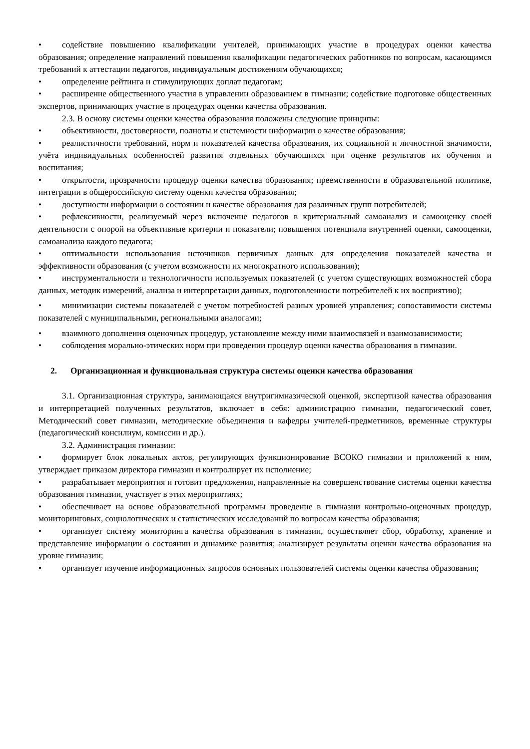• содействие повышению квалификации учителей, принимающих участие в процедурах оценки качества образования; определение направлений повышения квалификации педагогических работников по вопросам, касающимся требований к аттестации педагогов, индивидуальным достижениям обучающихся;
• определение рейтинга и стимулирующих доплат педагогам;
• расширение общественного участия в управлении образованием в гимназии; содействие подготовке общественных экспертов, принимающих участие в процедурах оценки качества образования.
2.3. В основу системы оценки качества образования положены следующие принципы:
• объективности, достоверности, полноты и системности информации о качестве образования;
• реалистичности требований, норм и показателей качества образования, их социальной и личностной значимости, учёта индивидуальных особенностей развития отдельных обучающихся при оценке результатов их обучения и воспитания;
• открытости, прозрачности процедур оценки качества образования; преемственности в образовательной политике, интеграции в общероссийскую систему оценки качества образования;
• доступности информации о состоянии и качестве образования для различных групп потребителей;
• рефлексивности, реализуемый через включение педагогов в критериальный самоанализ и самооценку своей деятельности с опорой на объективные критерии и показатели; повышения потенциала внутренней оценки, самооценки, самоанализа каждого педагога;
• оптимальности использования источников первичных данных для определения показателей качества и эффективности образования (с учетом возможности их многократного использования);
• инструментальности и технологичности используемых показателей (с учетом существующих возможностей сбора данных, методик измерений, анализа и интерпретации данных, подготовленности потребителей к их восприятию);
• минимизации системы показателей с учетом потребностей разных уровней управления; сопоставимости системы показателей с муниципальными, региональными аналогами;
• взаимного дополнения оценочных процедур, установление между ними взаимосвязей и взаимозависимости;
• соблюдения морально-этических норм при проведении процедур оценки качества образования в гимназии.
2. Организационная и функциональная структура системы оценки качества образования
3.1. Организационная структура, занимающаяся внутригимназической оценкой, экспертизой качества образования и интерпретацией полученных результатов, включает в себя: администрацию гимназии, педагогический совет, Методический совет гимназии, методические объединения и кафедры учителей-предметников, временные структуры (педагогический консилиум, комиссии и др.).
3.2. Администрация гимназии:
• формирует блок локальных актов, регулирующих функционирование ВСОКО гимназии и приложений к ним, утверждает приказом директора гимназии и контролирует их исполнение;
• разрабатывает мероприятия и готовит предложения, направленные на совершенствование системы оценки качества образования гимназии, участвует в этих мероприятиях;
• обеспечивает на основе образовательной программы проведение в гимназии контрольно-оценочных процедур, мониторинговых, социологических и статистических исследований по вопросам качества образования;
• организует систему мониторинга качества образования в гимназии, осуществляет сбор, обработку, хранение и представление информации о состоянии и динамике развития; анализирует результаты оценки качества образования на уровне гимназии;
• организует изучение информационных запросов основных пользователей системы оценки качества образования;